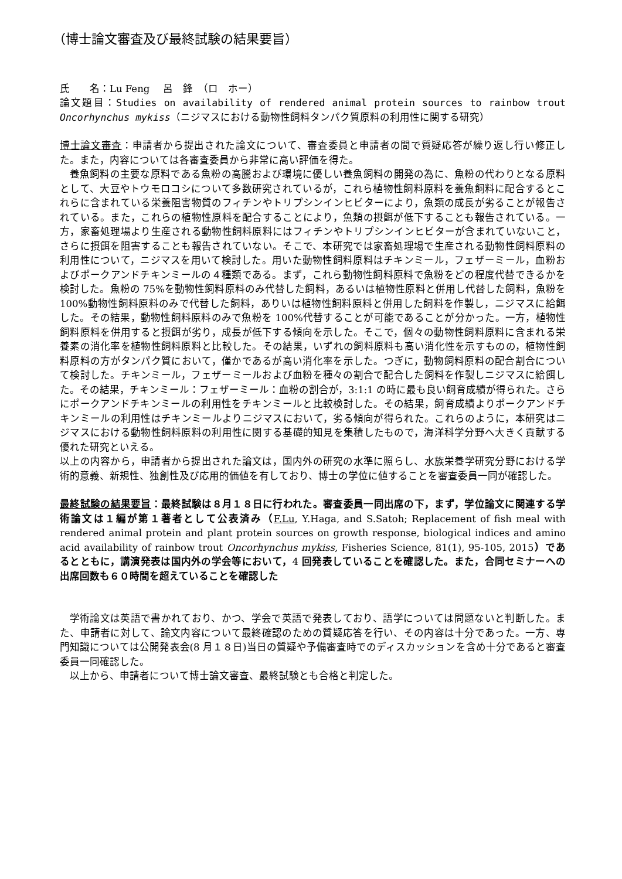（博士論文審査及び最終試験の結果要旨）
氏　　名：Lu Feng　 呂　鋒　（ロ　ホー）
論文題目：Studies on availability of rendered animal protein sources to rainbow trout Oncorhynchus mykiss（ニジマスにおける動物性飼料タンパク質原料の利用性に関する研究）
博士論文審査：申請者から提出された論文について、審査委員と申請者の間で質疑応答が繰り返し行い修正した。また，内容については各審査委員から非常に高い評価を得た。
養魚飼料の主要な原料である魚粉の高騰および環境に優しい養魚飼料の開発の為に、魚粉の代わりとなる原料として、大豆やトウモロコシについて多数研究されているが，これら植物性飼料原料を養魚飼料に配合するとこれらに含まれている栄養阻害物質のフィチンやトリプシンインヒビターにより，魚類の成長が劣ることが報告されている。また，これらの植物性原料を配合することにより，魚類の摂餌が低下することも報告されている。一方，家畜処理場より生産される動物性飼料原料にはフィチンやトリプシンインヒビターが含まれていないこと，さらに摂餌を阻害することも報告されていない。そこで、本研究では家畜処理場で生産される動物性飼料原料の利用性について，ニジマスを用いて検討した。用いた動物性飼料原料はチキンミール，フェザーミール，血粉およびポークアンドチキンミールの４種類である。まず，これら動物性飼料原料で魚粉をどの程度代替できるかを検討した。魚粉の 75%を動物性飼料原料のみ代替した飼料，あるいは植物性原料と併用し代替した飼料，魚粉を 100%動物性飼料原料のみで代替した飼料，ありいは植物性飼料原料と併用した飼料を作製し，ニジマスに給餌した。その結果，動物性飼料原料のみで魚粉を 100%代替することが可能であることが分かった。一方，植物性飼料原料を併用すると摂餌が劣り，成長が低下する傾向を示した。そこで，個々の動物性飼料原料に含まれる栄養素の消化率を植物性飼料原料と比較した。その結果，いずれの飼料原料も高い消化性を示すものの，植物性飼料原料の方がタンパク質において，僅かであるが高い消化率を示した。つぎに，動物飼料原料の配合割合について検討した。チキンミール，フェザーミールおよび血粉を種々の割合で配合した飼料を作製しニジマスに給餌した。その結果，チキンミール：フェザーミール：血粉の割合が，3:1:1 の時に最も良い飼育成績が得られた。さらにポークアンドチキンミールの利用性をチキンミールと比較検討した。その結果，飼育成績よりポークアンドチキンミールの利用性はチキンミールよりニジマスにおいて，劣る傾向が得られた。これらのように，本研究はニジマスにおける動物性飼料原料の利用性に関する基礎的知見を集積したもので，海洋科学分野へ大きく貢献する優れた研究といえる。
以上の内容から，申請者から提出された論文は，国内外の研究の水準に照らし、水族栄養学研究分野における学術的意義、新規性、独創性及び応用的価値を有しており、博士の学位に値することを審査委員一同が確認した。
最終試験の結果要旨：最終試験は８月１８日に行われた。審査委員一同出席の下，まず，学位論文に関連する学術論文は１編が第１著者として公表済み（F.Lu, Y.Haga, and S.Satoh; Replacement of fish meal with rendered animal protein and plant protein sources on growth response, biological indices and amino acid availability of rainbow trout Oncorhynchus mykiss, Fisheries Science, 81(1), 95-105, 2015）であるとともに，講演発表は国内外の学会等において，4 回発表していることを確認した。また，合同セミナーへの出席回数も６０時間を超えていることを確認した
学術論文は英語で書かれており、かつ、学会で英語で発表しており、語学については問題ないと判断した。また、申請者に対して、論文内容について最終確認のための質疑応答を行い、その内容は十分であった。一方、専門知識については公開発表会(8 月１８日)当日の質疑や予備審査時でのディスカッションを含め十分であると審査委員一同確認した。
以上から、申請者について博士論文審査、最終試験とも合格と判定した。